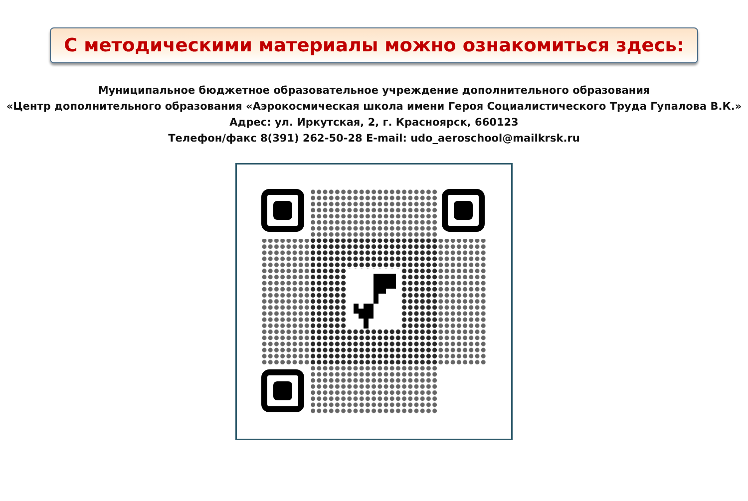С методическими материалы можно ознакомиться здесь:
Муниципальное бюджетное образовательное учреждение дополнительного образования
«Центр дополнительного образования «Аэрокосмическая школа имени Героя Социалистического Труда Гупалова В.К.»
Адрес: ул. Иркутская, 2, г. Красноярск, 660123
Телефон/факс 8(391) 262-50-28 E-mail: udo_aeroschool@mailkrsk.ru